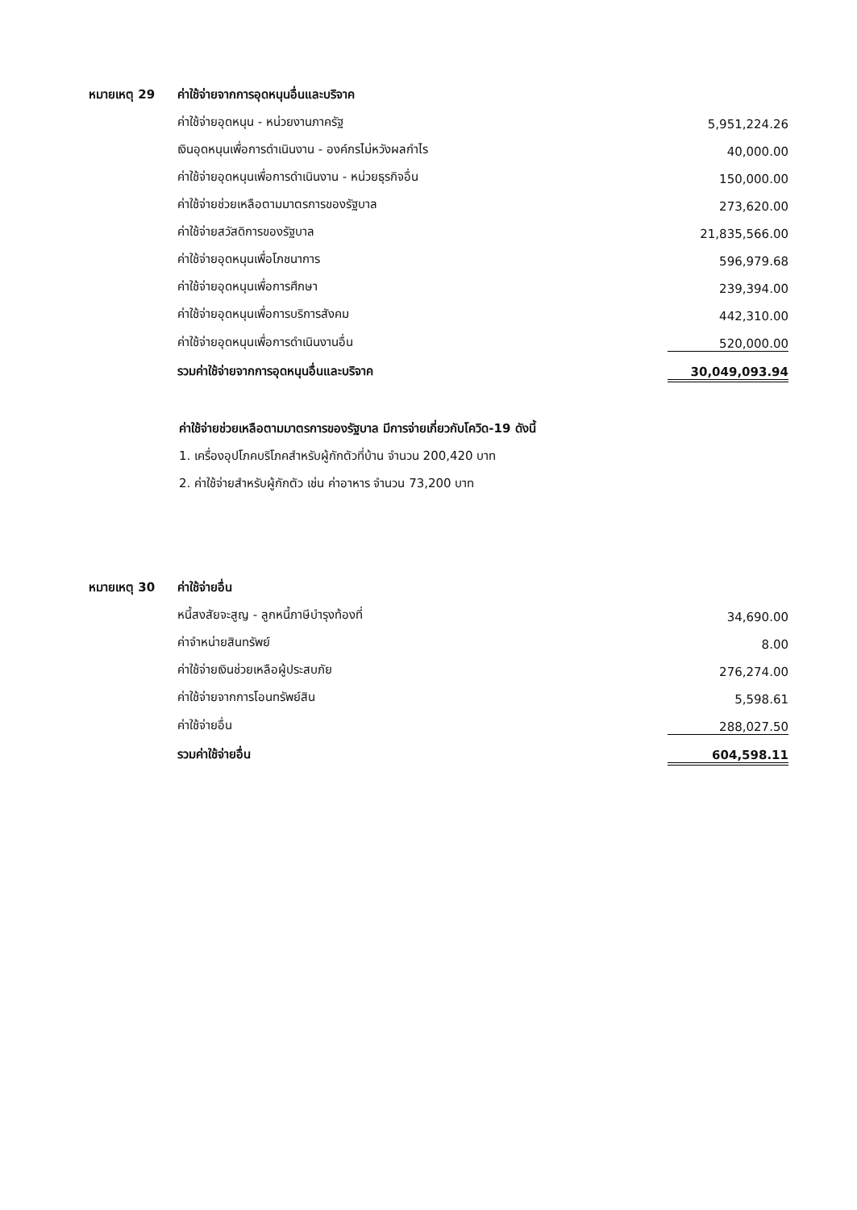| หมายเหตุ 29 | ค่าใช้จ่ายจากการอุดหนุนอื่นและบริจาค | |
| | ค่าใช้จ่ายอุดหนุน - หน่วยงานภาครัฐ | 5,951,224.26 |
| | เงินอุดหนุนเพื่อการดำเนินงาน - องค์กรไม่หวังผลกำไร | 40,000.00 |
| | ค่าใช้จ่ายอุดหนุนเพื่อการดำเนินงาน - หน่วยธุรกิจอื่น | 150,000.00 |
| | ค่าใช้จ่ายช่วยเหลือตามมาตรการของรัฐบาล | 273,620.00 |
| | ค่าใช้จ่ายสวัสดิการของรัฐบาล | 21,835,566.00 |
| | ค่าใช้จ่ายอุดหนุนเพื่อโภชนาการ | 596,979.68 |
| | ค่าใช้จ่ายอุดหนุนเพื่อการศึกษา | 239,394.00 |
| | ค่าใช้จ่ายอุดหนุนเพื่อการบริการสังคม | 442,310.00 |
| | ค่าใช้จ่ายอุดหนุนเพื่อการดำเนินงานอื่น | 520,000.00 |
| | รวมค่าใช้จ่ายจากการอุดหนุนอื่นและบริจาค | 30,049,093.94 |
ค่าใช้จ่ายช่วยเหลือตามมาตรการของรัฐบาล มีการจ่ายเกี่ยวกับโควิด-19 ดังนี้
1. เครื่องอุปโภคบริโภคสำหรับผู้กักตัวที่บ้าน จำนวน 200,420 บาท
2. ค่าใช้จ่ายสำหรับผู้กักตัว เช่น ค่าอาหาร จำนวน 73,200 บาท
| หมายเหตุ 30 | ค่าใช้จ่ายอื่น | |
| | หนี้สงสัยจะสูญ - ลูกหนี้ภาษีบำรุงท้องที่ | 34,690.00 |
| | ค่าจำหน่ายสินทรัพย์ | 8.00 |
| | ค่าใช้จ่ายเงินช่วยเหลือผู้ประสบภัย | 276,274.00 |
| | ค่าใช้จ่ายจากการโอนทรัพย์สิน | 5,598.61 |
| | ค่าใช้จ่ายอื่น | 288,027.50 |
| | รวมค่าใช้จ่ายอื่น | 604,598.11 |